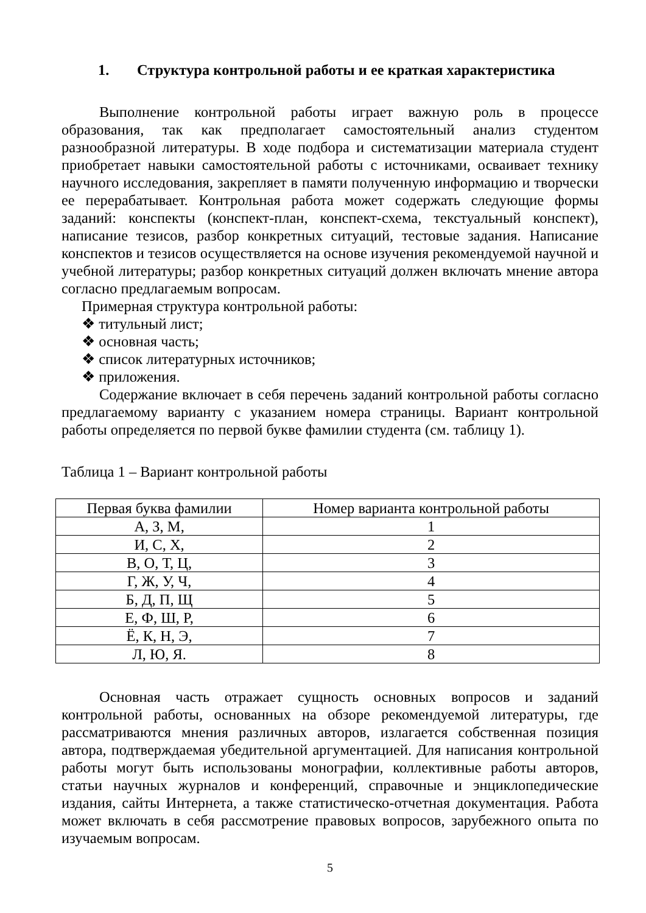1. Структура контрольной работы и ее краткая характеристика
Выполнение контрольной работы играет важную роль в процессе образования, так как предполагает самостоятельный анализ студентом разнообразной литературы. В ходе подбора и систематизации материала студент приобретает навыки самостоятельной работы с источниками, осваивает технику научного исследования, закрепляет в памяти полученную информацию и творчески ее перерабатывает. Контрольная работа может содержать следующие формы заданий: конспекты (конспект-план, конспект-схема, текстуальный конспект), написание тезисов, разбор конкретных ситуаций, тестовые задания. Написание конспектов и тезисов осуществляется на основе изучения рекомендуемой научной и учебной литературы; разбор конкретных ситуаций должен включать мнение автора согласно предлагаемым вопросам.
Примерная структура контрольной работы:
❖ титульный лист;
❖ основная часть;
❖ список литературных источников;
❖ приложения.
Содержание включает в себя перечень заданий контрольной работы согласно предлагаемому варианту с указанием номера страницы. Вариант контрольной работы определяется по первой букве фамилии студента (см. таблицу 1).
Таблица 1 – Вариант контрольной работы
| Первая буква фамилии | Номер варианта контрольной работы |
| А, З, М, | 1 |
| И, С, Х, | 2 |
| В, О, Т, Ц, | 3 |
| Г, Ж, У, Ч, | 4 |
| Б, Д, П, Щ | 5 |
| Е, Ф, Ш, Р, | 6 |
| Ё, К, Н, Э, | 7 |
| Л, Ю, Я. | 8 |
Основная часть отражает сущность основных вопросов и заданий контрольной работы, основанных на обзоре рекомендуемой литературы, где рассматриваются мнения различных авторов, излагается собственная позиция автора, подтверждаемая убедительной аргументацией. Для написания контрольной работы могут быть использованы монографии, коллективные работы авторов, статьи научных журналов и конференций, справочные и энциклопедические издания, сайты Интернета, а также статистическо-отчетная документация. Работа может включать в себя рассмотрение правовых вопросов, зарубежного опыта по изучаемым вопросам.
5